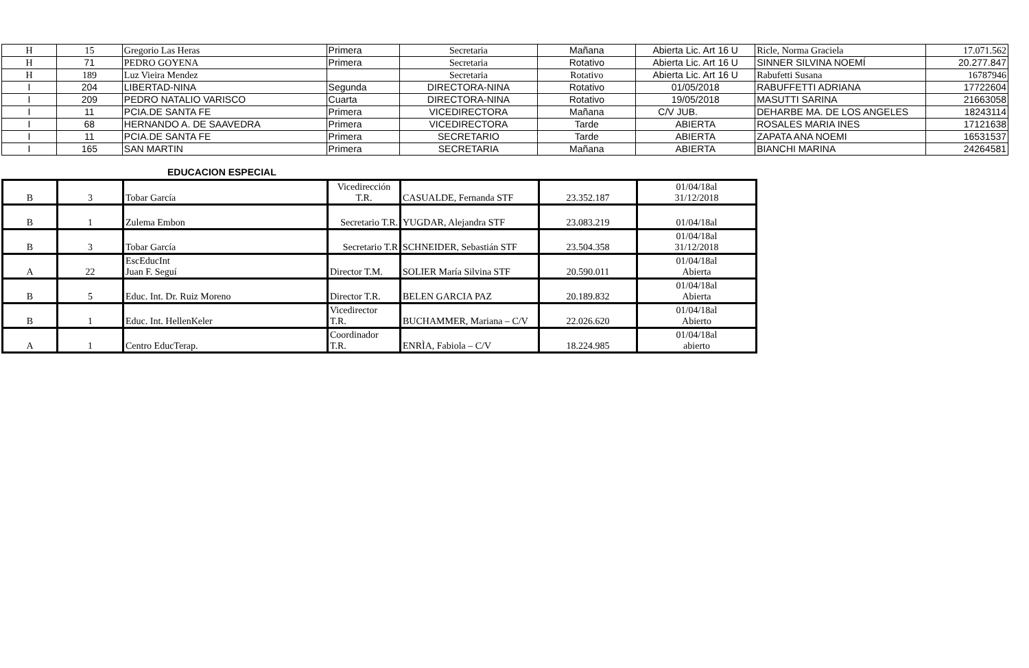| H | 15 | Gregorio Las Heras | Primera | Secretaria | Mañana | Abierta Lic. Art 16 U | Ricle, Norma Graciela | 17.071.562 |
| H | 71 | PEDRO GOYENA | Primera | Secretaria | Rotativo | Abierta Lic. Art 16 U | SINNER SILVINA NOEMÍ | 20.277.847 |
| H | 189 | Luz Vieira Mendez | | Secretaria | Rotativo | Abierta Lic. Art 16 U | Rabufetti Susana | 16787946 |
| I | 204 | LIBERTAD-NINA | Segunda | DIRECTORA-NINA | Rotativo | 01/05/2018 | RABUFFETTI ADRIANA | 17722604 |
| I | 209 | PEDRO NATALIO VARISCO | Cuarta | DIRECTORA-NINA | Rotativo | 19/05/2018 | MASUTTI SARINA | 21663058 |
| I | 11 | PCIA.DE SANTA FE | Primera | VICEDIRECTORA | Mañana | C/V JUB. | DEHARBE MA. DE LOS ANGELES | 18243114 |
| I | 68 | HERNANDO A. DE SAAVEDRA | Primera | VICEDIRECTORA | Tarde | ABIERTA | ROSALES MARIA INES | 17121638 |
| I | 11 | PCIA.DE SANTA FE | Primera | SECRETARIO | Tarde | ABIERTA | ZAPATA ANA NOEMI | 16531537 |
| I | 165 | SAN MARTIN | Primera | SECRETARIA | Mañana | ABIERTA | BIANCHI MARINA | 24264581 |
EDUCACION ESPECIAL
| B | 3 | Tobar García | Vicedirección T.R. | CASUALDE, Fernanda STF | 23.352.187 | 01/04/18al 31/12/2018 |
| B | 1 | Zulema Embon | Secretario T.R. | YUGDAR, Alejandra STF | 23.083.219 | 01/04/18al |
| B | 3 | Tobar García | Secretario T.R | SCHNEIDER, Sebastián STF | 23.504.358 | 01/04/18al 31/12/2018 |
| A | 22 | EscEducInt Juan F. Seguí | Director T.M. | SOLIER María Silvina STF | 20.590.011 | 01/04/18al Abierta |
| B | 5 | Educ. Int. Dr. Ruiz Moreno | Director T.R. | BELEN GARCIA PAZ | 20.189.832 | 01/04/18al Abierta |
| B | 1 | Educ. Int. HellenKeler | Vicedirector T.R. | BUCHAMMER, Mariana – C/V | 22.026.620 | 01/04/18al Abierto |
| A | 1 | Centro EducTerap. | Coordinador T.R. | ENRÌA, Fabiola – C/V | 18.224.985 | 01/04/18al abierto |